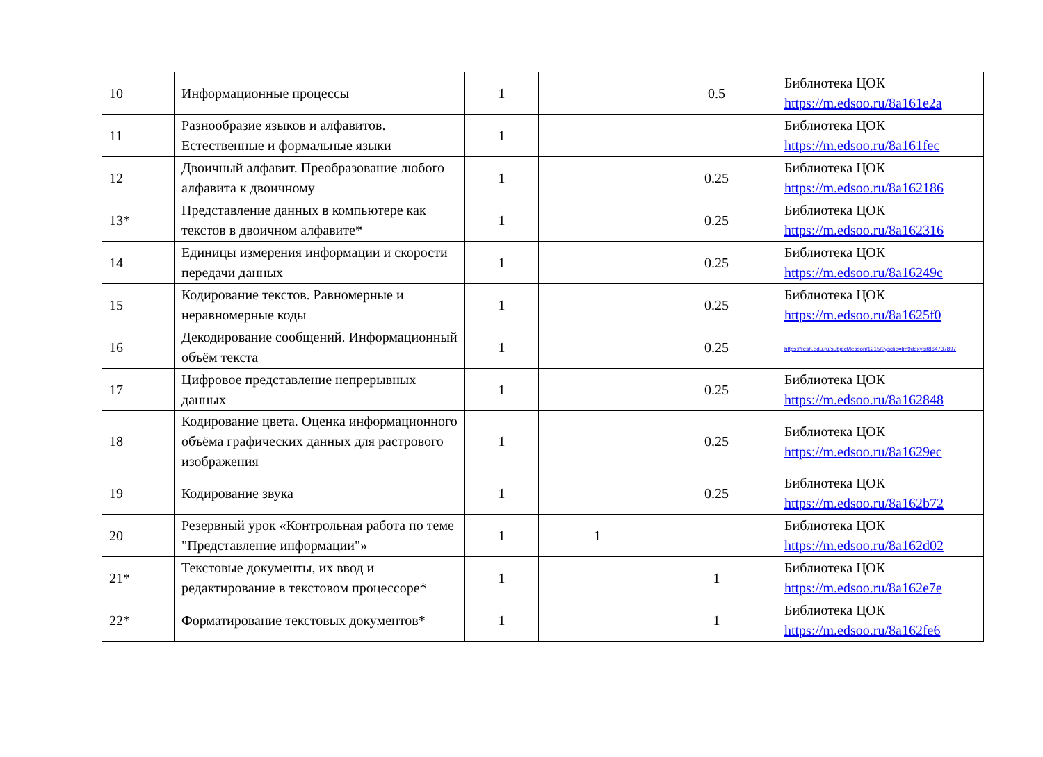| 10 | Информационные процессы | 1 | | 0.5 | Библиотека ЦОК https://m.edsoo.ru/8a161e2a |
| 11 | Разнообразие языков и алфавитов. Естественные и формальные языки | 1 | | | Библиотека ЦОК https://m.edsoo.ru/8a161fec |
| 12 | Двоичный алфавит. Преобразование любого алфавита к двоичному | 1 | | 0.25 | Библиотека ЦОК https://m.edsoo.ru/8a162186 |
| 13* | Представление данных в компьютере как текстов в двоичном алфавите* | 1 | | 0.25 | Библиотека ЦОК https://m.edsoo.ru/8a162316 |
| 14 | Единицы измерения информации и скорости передачи данных | 1 | | 0.25 | Библиотека ЦОК https://m.edsoo.ru/8a16249c |
| 15 | Кодирование текстов. Равномерные и неравномерные коды | 1 | | 0.25 | Библиотека ЦОК https://m.edsoo.ru/8a1625f0 |
| 16 | Декодирование сообщений. Информационный объём текста | 1 | | 0.25 | https://resh.edu.ru/subject/lesson/1215/?ysclid=lm9dexyoit864737897 |
| 17 | Цифровое представление непрерывных данных | 1 | | 0.25 | Библиотека ЦОК https://m.edsoo.ru/8a162848 |
| 18 | Кодирование цвета. Оценка информационного объёма графических данных для растрового изображения | 1 | | 0.25 | Библиотека ЦОК https://m.edsoo.ru/8a1629ec |
| 19 | Кодирование звука | 1 | | 0.25 | Библиотека ЦОК https://m.edsoo.ru/8a162b72 |
| 20 | Резервный урок «Контрольная работа по теме "Представление информации"» | 1 | 1 | | Библиотека ЦОК https://m.edsoo.ru/8a162d02 |
| 21* | Текстовые документы, их ввод и редактирование в текстовом процессоре* | 1 | | 1 | Библиотека ЦОК https://m.edsoo.ru/8a162e7e |
| 22* | Форматирование текстовых документов* | 1 | | 1 | Библиотека ЦОК https://m.edsoo.ru/8a162fe6 |